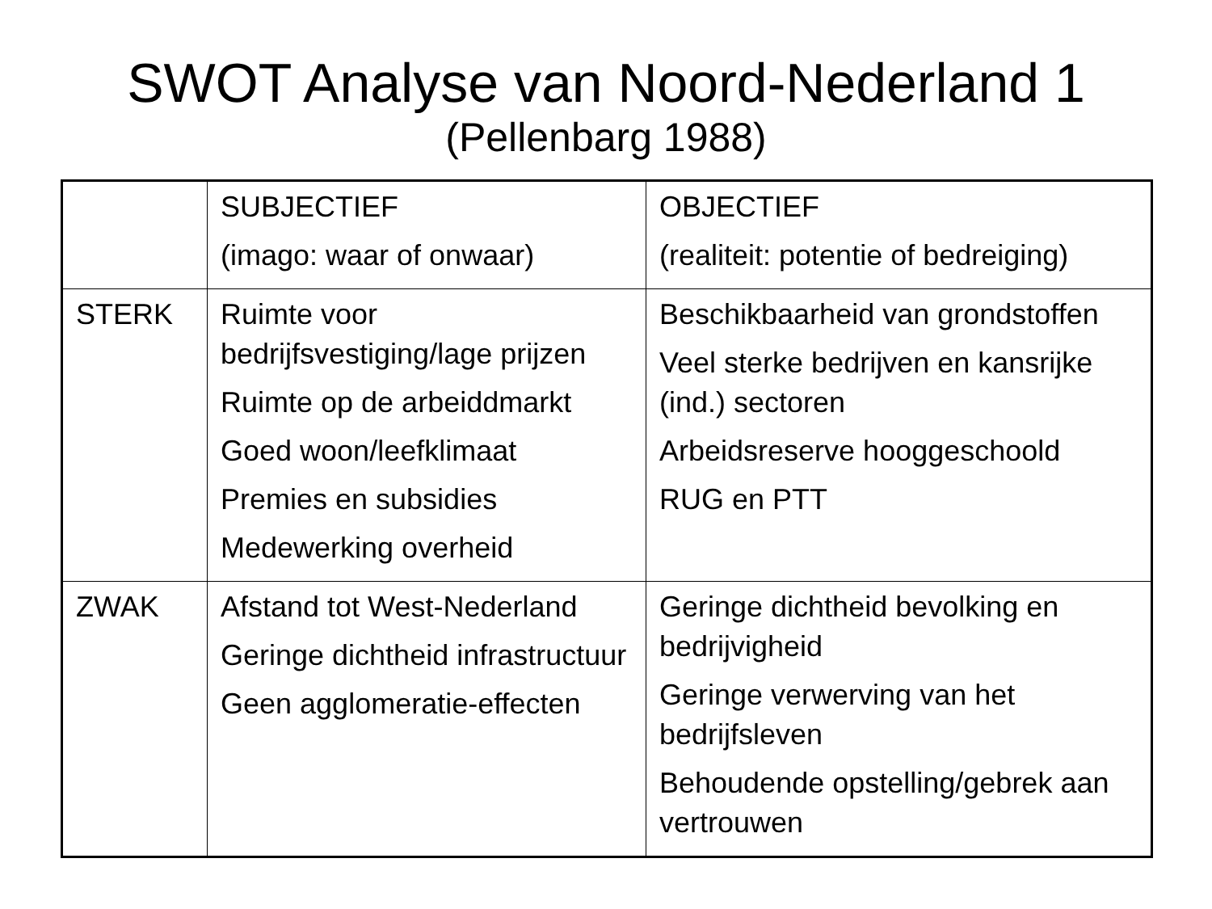SWOT Analyse van Noord-Nederland 1
(Pellenbarg 1988)
| | SUBJECTIEF (imago: waar of onwaar) | OBJECTIEF (realiteit: potentie of bedreiging) |
| STERK | Ruimte voor bedrijfsvestiging/lage prijzen Ruimte op de arbeiddmarkt Goed woon/leefklimaat Premies en subsidies Medewerking overheid | Beschikbaarheid van grondstoffen Veel sterke bedrijven en kansrijke (ind.) sectoren Arbeidsreserve hooggeschoold RUG en PTT |
| ZWAK | Afstand tot West-Nederland Geringe dichtheid infrastructuur Geen agglomeratie-effecten | Geringe dichtheid bevolking en bedrijvigheid Geringe verwerving van het bedrijfsleven Behoudende opstelling/gebrek aan vertrouwen |